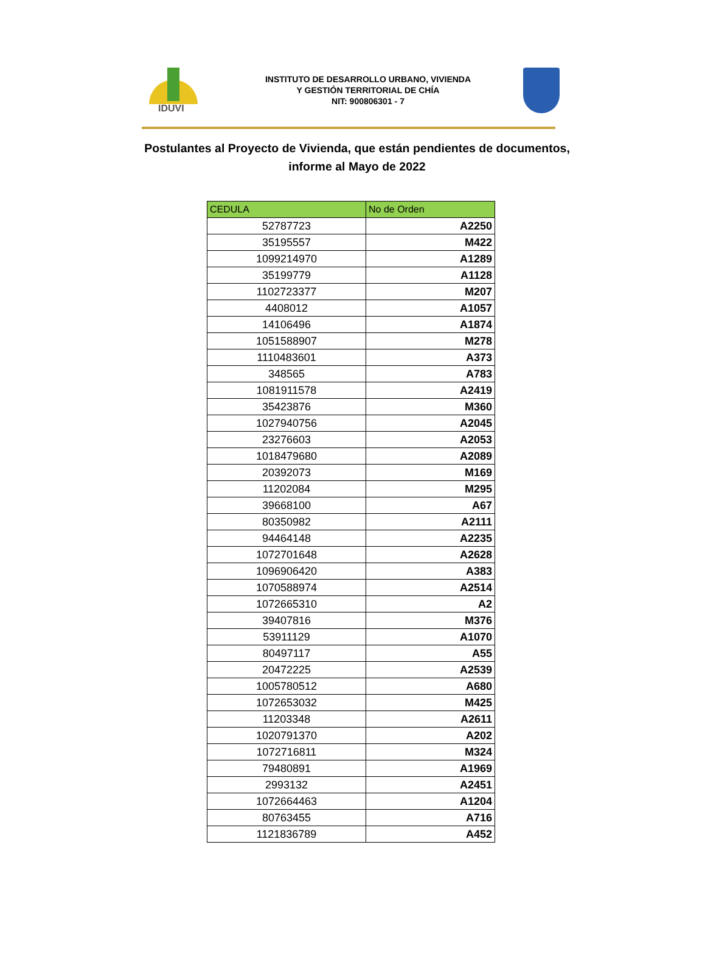IDUVI
INSTITUTO DE DESARROLLO URBANO, VIVIENDA
Y GESTIÓN TERRITORIAL DE CHÍA
NIT: 900806301 - 7
Postulantes al Proyecto de Vivienda, que están pendientes de documentos,
informe al Mayo de 2022
| CEDULA | No de Orden |
| --- | --- |
| 52787723 | A2250 |
| 35195557 | M422 |
| 1099214970 | A1289 |
| 35199779 | A1128 |
| 1102723377 | M207 |
| 4408012 | A1057 |
| 14106496 | A1874 |
| 1051588907 | M278 |
| 1110483601 | A373 |
| 348565 | A783 |
| 1081911578 | A2419 |
| 35423876 | M360 |
| 1027940756 | A2045 |
| 23276603 | A2053 |
| 1018479680 | A2089 |
| 20392073 | M169 |
| 11202084 | M295 |
| 39668100 | A67 |
| 80350982 | A2111 |
| 94464148 | A2235 |
| 1072701648 | A2628 |
| 1096906420 | A383 |
| 1070588974 | A2514 |
| 1072665310 | A2 |
| 39407816 | M376 |
| 53911129 | A1070 |
| 80497117 | A55 |
| 20472225 | A2539 |
| 1005780512 | A680 |
| 1072653032 | M425 |
| 11203348 | A2611 |
| 1020791370 | A202 |
| 1072716811 | M324 |
| 79480891 | A1969 |
| 2993132 | A2451 |
| 1072664463 | A1204 |
| 80763455 | A716 |
| 1121836789 | A452 |